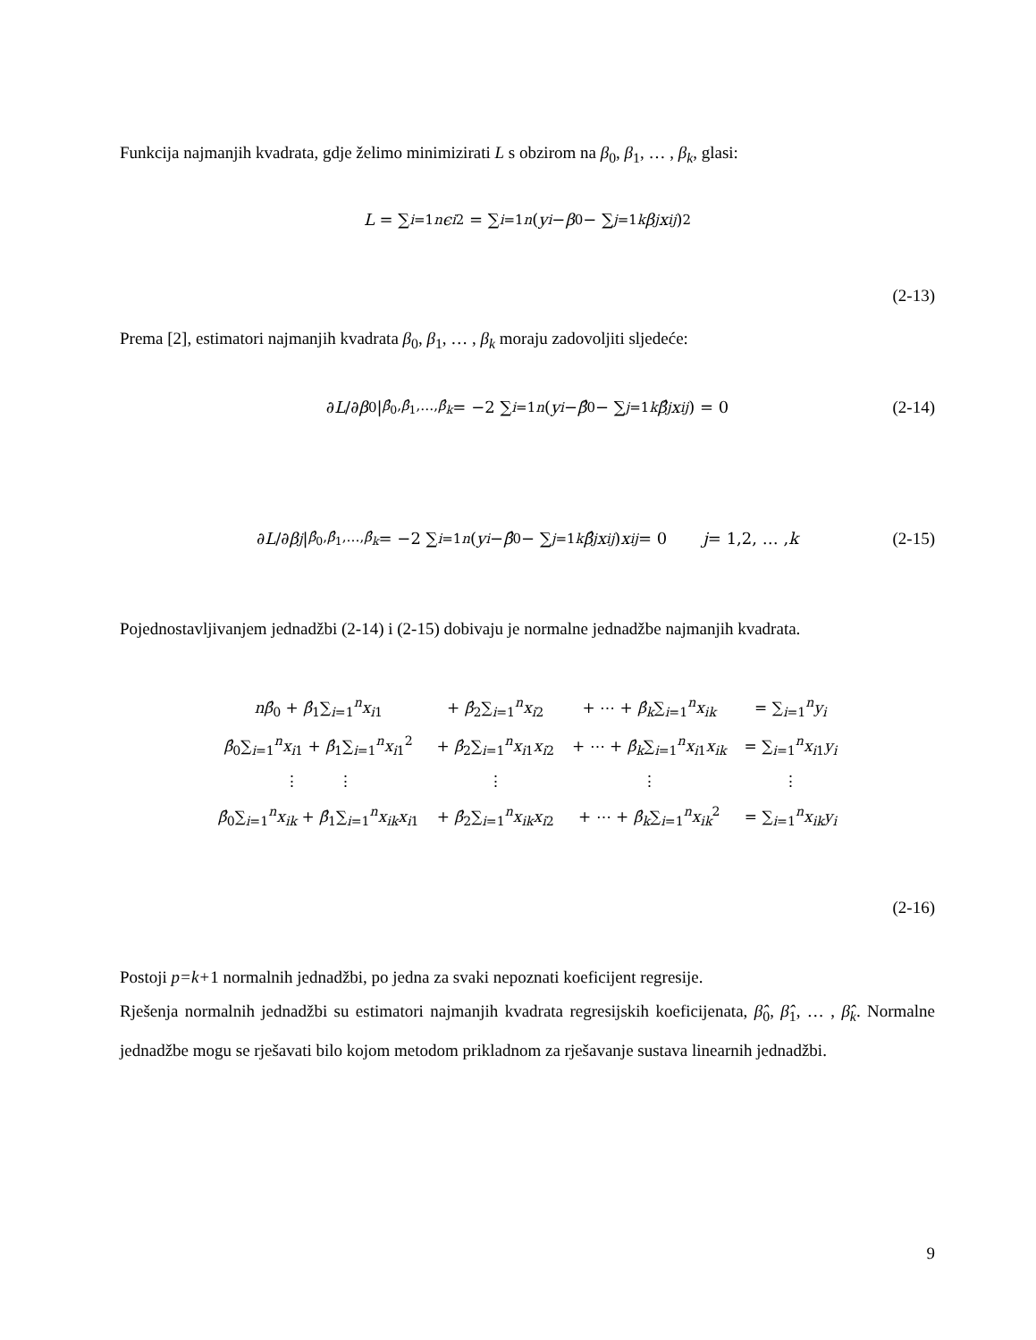Funkcija najmanjih kvadrata, gdje želimo minimizirati L s obzirom na β<sub>0</sub>, β<sub>1</sub>, … , β<sub>k</sub>, glasi:
L = ∑<sub>i=1</sub><sup>n</sup> ϵ<sub>i</sub><sup>2</sup> = ∑<sub>i=1</sub><sup>n</sup> ( y<sub>i</sub> − β<sub>0</sub> − ∑<sub>j=1</sub><sup>k</sup> β<sub>j</sub> x<sub>ij</sub> )<sup>2</sup>
(2-13)
Prema [2], estimatori najmanjih kvadrata β<sub>0</sub>, β<sub>1</sub>, … , β<sub>k</sub> moraju zadovoljiti sljedeće:
∂ L /∂ β<sub>0</sub> |<sub>β̂<sub>0</sub>,β̂<sub>1</sub>,…,β̂<sub>k</sub></sub> = −2 ∑<sub>i=1</sub><sup>n</sup> (y<sub>i</sub> − β̂<sub>0</sub> − ∑<sub>j=1</sub><sup>k</sup> β̂<sub>j</sub> x<sub>ij</sub>) = 0
(2-14)
∂ L /∂ β<sub>j</sub> |<sub>β̂<sub>0</sub>,β̂<sub>1</sub>,…,β̂<sub>k</sub></sub> = −2 ∑<sub>i=1</sub><sup>n</sup> (y<sub>i</sub> − β̂<sub>0</sub> − ∑<sub>j=1</sub><sup>k</sup> β̂<sub>j</sub> x<sub>ij</sub>) x<sub>ij</sub> = 0 j = 1,2, … , k
(2-15)
Pojednostavljivanjem jednadžbi (2-14) i (2-15) dobivaju je normalne jednadžbe najmanjih kvadrata.
| nβ̂<sub>0</sub> + β̂<sub>1</sub>∑<sub>i=1</sub><sup>n</sup> x<sub>i1</sub> | + β̂<sub>2</sub>∑<sub>i=1</sub><sup>n</sup> x<sub>i2</sub> | + ⋯ + β̂<sub>k</sub>∑<sub>i=1</sub><sup>n</sup> x<sub>ik</sub> | = ∑<sub>i=1</sub><sup>n</sup> y<sub>i</sub> |
| β̂<sub>0</sub>∑<sub>i=1</sub><sup>n</sup> x<sub>i1</sub> + β̂<sub>1</sub>∑<sub>i=1</sub><sup>n</sup> x<sub>i1</sub><sup>2</sup> | + β̂<sub>2</sub>∑<sub>i=1</sub><sup>n</sup> x<sub>i1</sub> x<sub>i2</sub> | + ⋯ + β̂<sub>k</sub>∑<sub>i=1</sub><sup>n</sup> x<sub>i1</sub> x<sub>ik</sub> | = ∑<sub>i=1</sub><sup>n</sup> x<sub>i1</sub> y<sub>i</sub> |
| ⋮ ⋮ | ⋮ | ⋮ | ⋮ |
| β̂<sub>0</sub>∑<sub>i=1</sub><sup>n</sup> x<sub>ik</sub> + β̂<sub>1</sub>∑<sub>i=1</sub><sup>n</sup> x<sub>ik</sub> x<sub>i1</sub> | + β̂<sub>2</sub>∑<sub>i=1</sub><sup>n</sup> x<sub>ik</sub> x<sub>i2</sub> | + ⋯ + β̂<sub>k</sub>∑<sub>i=1</sub><sup>n</sup> x<sub>ik</sub><sup>2</sup> | = ∑<sub>i=1</sub><sup>n</sup> x<sub>ik</sub> y<sub>i</sub> |
(2-16)
Postoji p=k+1 normalnih jednadžbi, po jedna za svaki nepoznati koeficijent regresije.
Rješenja normalnih jednadžbi su estimatori najmanjih kvadrata regresijskih koeficijenata, β̂<sub>0</sub>, β̂<sub>1</sub>, … , β̂<sub>k</sub>. Normalne jednadžbe mogu se rješavati bilo kojom metodom prikladnom za rješavanje sustava linearnih jednadžbi.
9